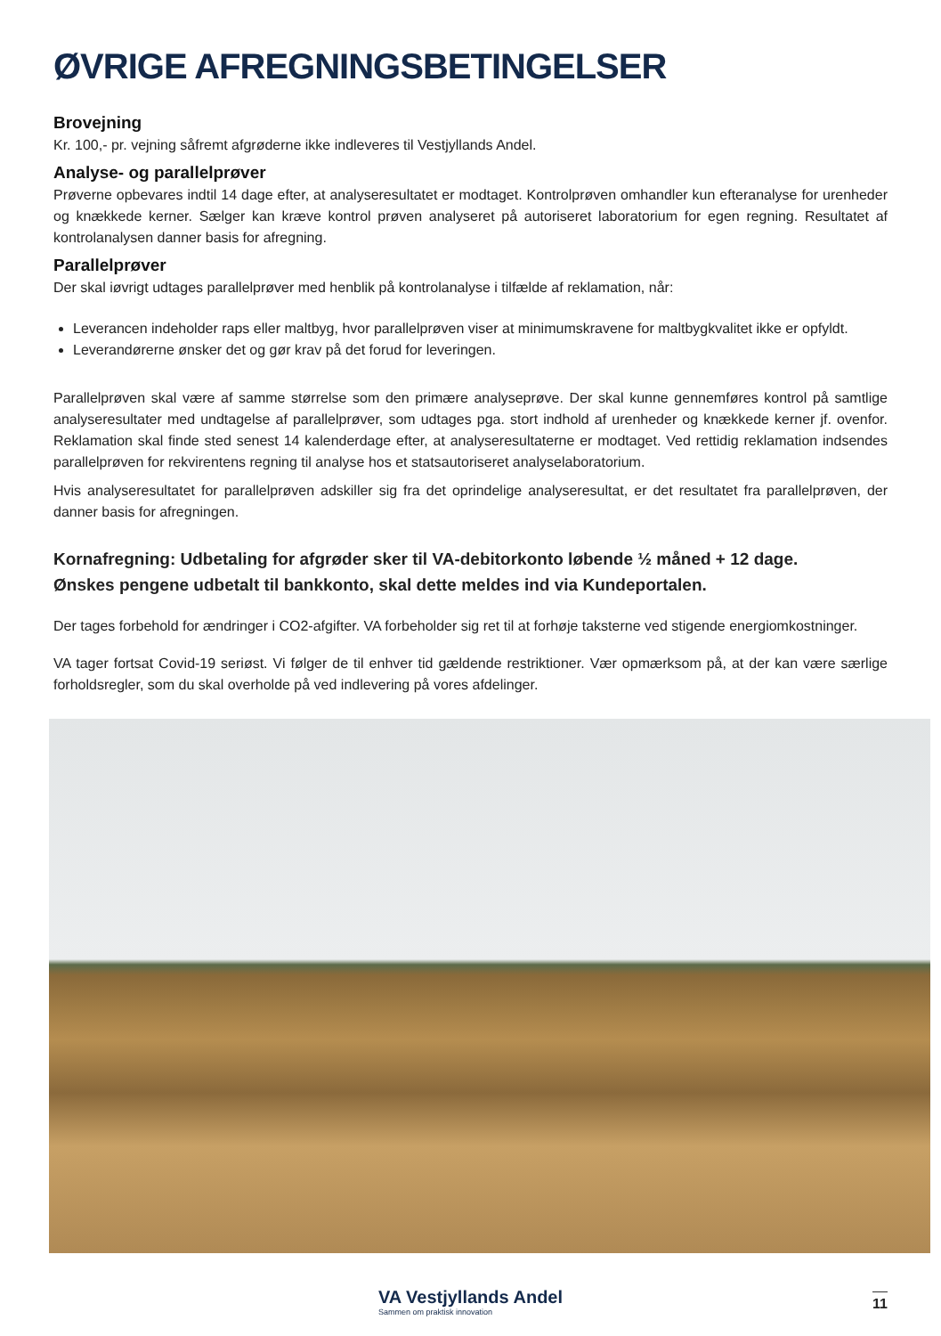ØVRIGE AFREGNINGSBETINGELSER
Brovejning
Kr. 100,- pr. vejning såfremt afgrøderne ikke indleveres til Vestjyllands Andel.
Analyse- og parallelprøver
Prøverne opbevares indtil 14 dage efter, at analyseresultatet er modtaget. Kontrolprøven omhandler kun efteranalyse for urenheder og knækkede kerner. Sælger kan kræve kontrol prøven analyseret på autoriseret laboratorium for egen regning. Resultatet af kontrolanalysen danner basis for afregning.
Parallelprøver
Der skal iøvrigt udtages parallelprøver med henblik på kontrolanalyse i tilfælde af reklamation, når:
Leverancen indeholder raps eller maltbyg, hvor parallelprøven viser at minimumskravene for maltbygkvalitet ikke er opfyldt.
Leverandørerne ønsker det og gør krav på det forud for leveringen.
Parallelprøven skal være af samme størrelse som den primære analyseprøve. Der skal kunne gennemføres kontrol på samtlige analyseresultater med undtagelse af parallelprøver, som udtages pga. stort indhold af urenheder og knækkede kerner jf. ovenfor. Reklamation skal finde sted senest 14 kalenderdage efter, at analyseresultaterne er modtaget. Ved rettidig reklamation indsendes parallelprøven for rekvirentens regning til analyse hos et statsautoriseret analyselaboratorium.
Hvis analyseresultatet for parallelprøven adskiller sig fra det oprindelige analyseresultat, er det resultatet fra parallelprøven, der danner basis for afregningen.
Kornafregning: Udbetaling for afgrøder sker til VA-debitorkonto løbende ½ måned + 12 dage.
Ønskes pengene udbetalt til bankkonto, skal dette meldes ind via Kundeportalen.
Der tages forbehold for ændringer i CO2-afgifter. VA forbeholder sig ret til at forhøje taksterne ved stigende energiomkostninger.
VA tager fortsat Covid-19 seriøst. Vi følger de til enhver tid gældende restriktioner. Vær opmærksom på, at der kan være særlige forholdsregler, som du skal overholde på ved indlevering på vores afdelinger.
VA Vestjyllands Andel
Sammen om praktisk innovation
11